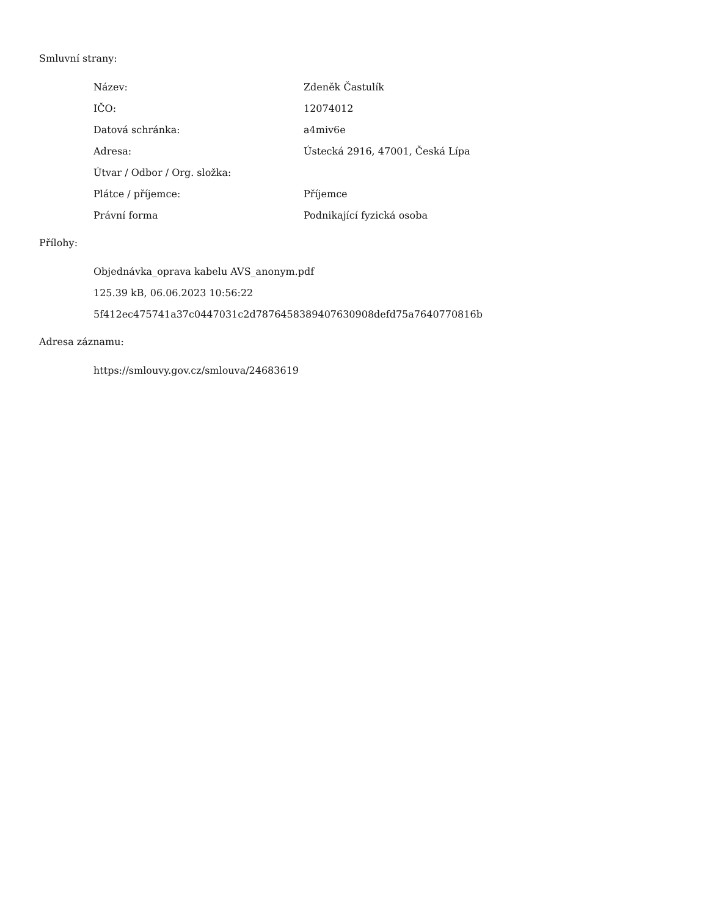Smluvní strany:
| Název: | Zdeněk Častulík |
| IČO: | 12074012 |
| Datová schránka: | a4miv6e |
| Adresa: | Ústecká 2916, 47001, Česká Lípa |
| Útvar / Odbor / Org. složka: | |
| Plátce / příjemce: | Příjemce |
| Právní forma | Podnikající fyzická osoba |
Přílohy:
Objednávka_oprava kabelu AVS_anonym.pdf
125.39 kB, 06.06.2023 10:56:22
5f412ec475741a37c0447031c2d787645838940763090­8defd75a7640770816b
Adresa záznamu:
https://smlouvy.gov.cz/smlouva/24683619